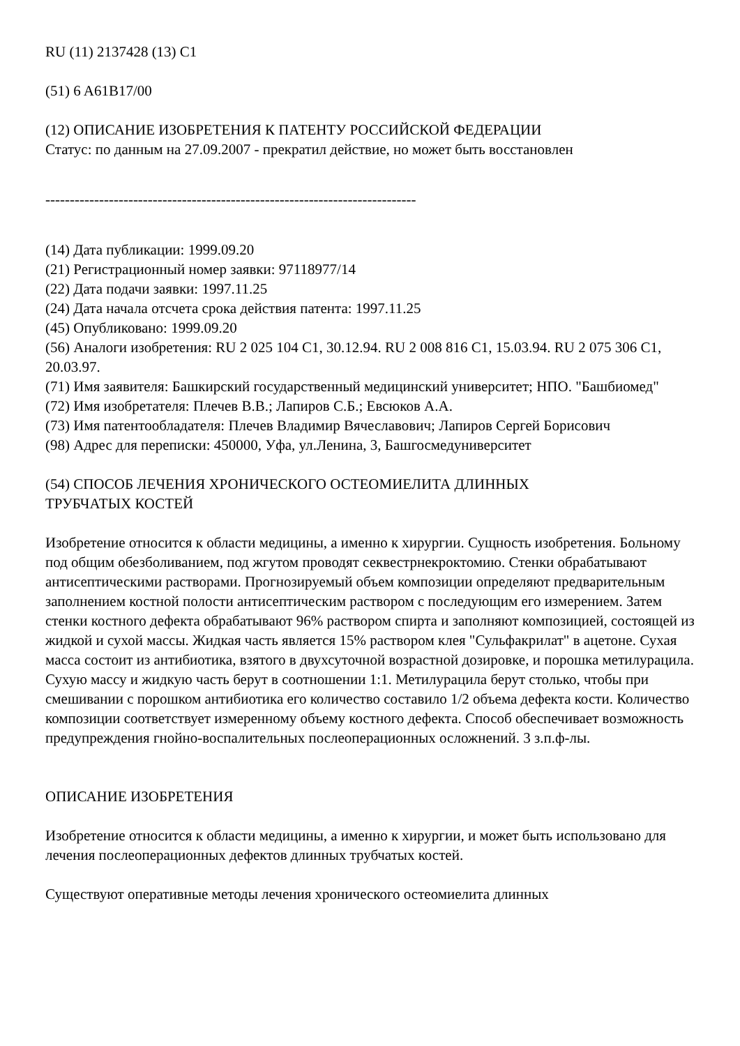RU (11) 2137428 (13) C1
(51) 6 A61B17/00
(12) ОПИСАНИЕ ИЗОБРЕТЕНИЯ К ПАТЕНТУ РОССИЙСКОЙ ФЕДЕРАЦИИ
Статус: по данным на 27.09.2007 - прекратил действие, но может быть восстановлен
----------------------------------------------------------------------------
(14) Дата публикации: 1999.09.20
(21) Регистрационный номер заявки: 97118977/14
(22) Дата подачи заявки: 1997.11.25
(24) Дата начала отсчета срока действия патента: 1997.11.25
(45) Опубликовано: 1999.09.20
(56) Аналоги изобретения: RU 2 025 104 C1, 30.12.94. RU 2 008 816 C1, 15.03.94. RU 2 075 306 C1, 20.03.97.
(71) Имя заявителя: Башкирский государственный медицинский университет; НПО. "Башбиомед"
(72) Имя изобретателя: Плечев В.В.; Лапиров С.Б.; Евсюков А.А.
(73) Имя патентообладателя: Плечев Владимир Вячеславович; Лапиров Сергей Борисович
(98) Адрес для переписки: 450000, Уфа, ул.Ленина, 3, Башгосмедуниверситет
(54) СПОСОБ ЛЕЧЕНИЯ ХРОНИЧЕСКОГО ОСТЕОМИЕЛИТА ДЛИННЫХ ТРУБЧАТЫХ КОСТЕЙ
Изобретение относится к области медицины, а именно к хирургии. Сущность изобретения. Больному под общим обезболиванием, под жгутом проводят секвестрнекроктомию. Стенки обрабатывают антисептическими растворами. Прогнозируемый объем композиции определяют предварительным заполнением костной полости антисептическим раствором с последующим его измерением. Затем стенки костного дефекта обрабатывают 96% раствором спирта и заполняют композицией, состоящей из жидкой и сухой массы. Жидкая часть является 15% раствором клея "Сульфакрилат" в ацетоне. Сухая масса состоит из антибиотика, взятого в двухсуточной возрастной дозировке, и порошка метилурацила. Сухую массу и жидкую часть берут в соотношении 1:1. Метилурацила берут столько, чтобы при смешивании с порошком антибиотика его количество составило 1/2 объема дефекта кости. Количество композиции соответствует измеренному объему костного дефекта. Способ обеспечивает возможность предупреждения гнойно-воспалительных послеоперационных осложнений. 3 з.п.ф-лы.
ОПИСАНИЕ ИЗОБРЕТЕНИЯ
Изобретение относится к области медицины, а именно к хирургии, и может быть использовано для лечения послеоперационных дефектов длинных трубчатых костей.
Существуют оперативные методы лечения хронического остеомиелита длинных